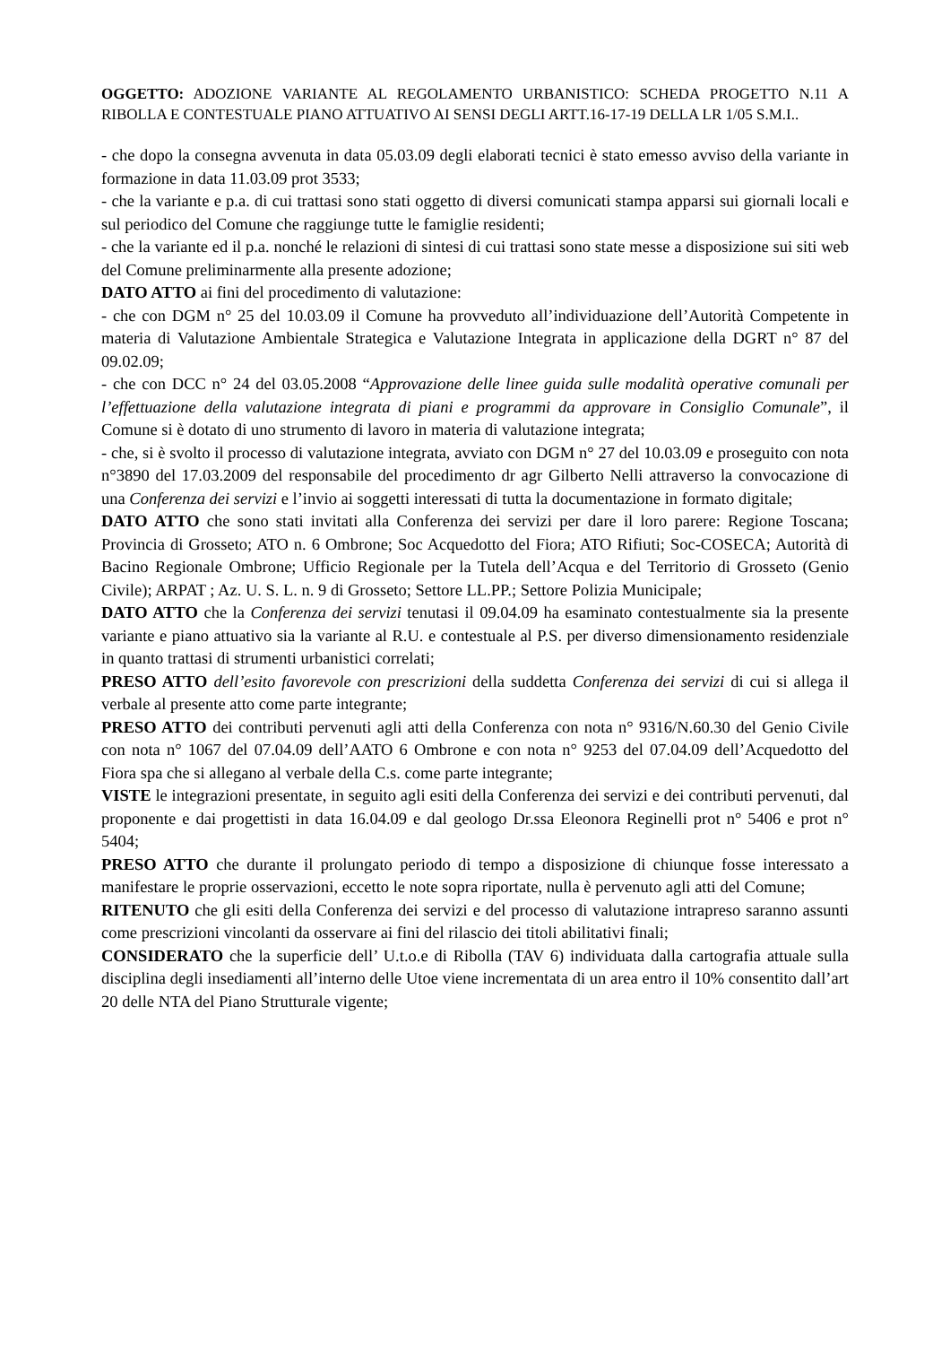OGGETTO: ADOZIONE VARIANTE AL REGOLAMENTO URBANISTICO: SCHEDA PROGETTO N.11 A RIBOLLA E CONTESTUALE PIANO ATTUATIVO AI SENSI DEGLI ARTT.16-17-19 DELLA LR 1/05 S.M.I..
- che dopo la consegna avvenuta in data 05.03.09 degli elaborati tecnici è stato emesso avviso della variante in formazione in data 11.03.09 prot 3533;
- che la variante e p.a. di cui trattasi sono stati oggetto di diversi comunicati stampa apparsi sui giornali locali e sul periodico del Comune che raggiunge tutte le famiglie residenti;
- che la variante ed il p.a. nonché le relazioni di sintesi di cui trattasi sono state messe a disposizione sui siti web del Comune preliminarmente alla presente adozione;
DATO ATTO ai fini del procedimento di valutazione:
- che con DGM n° 25 del 10.03.09 il Comune ha provveduto all’individuazione dell’Autorità Competente in materia di Valutazione Ambientale Strategica e Valutazione Integrata in applicazione della DGRT n° 87 del 09.02.09;
- che con DCC n° 24 del 03.05.2008 “Approvazione delle linee guida sulle modalità operative comunali per l’effettuazione della valutazione integrata di piani e programmi da approvare in Consiglio Comunale”, il Comune si è dotato di uno strumento di lavoro in materia di valutazione integrata;
- che, si è svolto il processo di valutazione integrata, avviato con DGM n° 27 del 10.03.09 e proseguito con nota n°3890 del 17.03.2009 del responsabile del procedimento dr agr Gilberto Nelli attraverso la convocazione di una Conferenza dei servizi e l’invio ai soggetti interessati di tutta la documentazione in formato digitale;
DATO ATTO che sono stati invitati alla Conferenza dei servizi per dare il loro parere: Regione Toscana; Provincia di Grosseto; ATO n. 6 Ombrone; Soc Acquedotto del Fiora; ATO Rifiuti; Soc-COSECA; Autorità di Bacino Regionale Ombrone; Ufficio Regionale per la Tutela dell’Acqua e del Territorio di Grosseto (Genio Civile); ARPAT ; Az. U. S. L. n. 9 di Grosseto; Settore LL.PP.; Settore Polizia Municipale;
DATO ATTO che la Conferenza dei servizi tenutasi il 09.04.09 ha esaminato contestualmente sia la presente variante e piano attuativo sia la variante al R.U. e contestuale al P.S. per diverso dimensionamento residenziale in quanto trattasi di strumenti urbanistici correlati;
PRESO ATTO dell’esito favorevole con prescrizioni della suddetta Conferenza dei servizi di cui si allega il verbale al presente atto come parte integrante;
PRESO ATTO dei contributi pervenuti agli atti della Conferenza con nota n° 9316/N.60.30 del Genio Civile con nota n° 1067 del 07.04.09 dell’AATO 6 Ombrone e con nota n° 9253 del 07.04.09 dell’Acquedotto del Fiora spa che si allegano al verbale della C.s. come parte integrante;
VISTE le integrazioni presentate, in seguito agli esiti della Conferenza dei servizi e dei contributi pervenuti, dal proponente e dai progettisti in data 16.04.09 e dal geologo Dr.ssa Eleonora Reginelli prot n° 5406 e prot n° 5404;
PRESO ATTO che durante il prolungato periodo di tempo a disposizione di chiunque fosse interessato a manifestare le proprie osservazioni, eccetto le note sopra riportate, nulla è pervenuto agli atti del Comune;
RITENUTO che gli esiti della Conferenza dei servizi e del processo di valutazione intrapreso saranno assunti come prescrizioni vincolanti da osservare ai fini del rilascio dei titoli abilitativi finali;
CONSIDERATO che la superficie dell’ U.t.o.e di Ribolla (TAV 6) individuata dalla cartografia attuale sulla disciplina degli insediamenti all’interno delle Utoe viene incrementata di un area entro il 10% consentito dall’art 20 delle NTA del Piano Strutturale vigente;